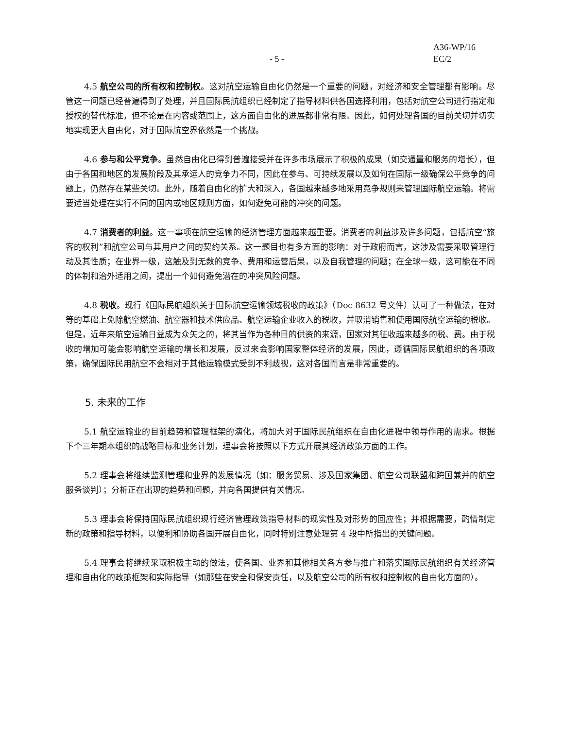- 5 - A36-WP/16
EC/2
4.5 航空公司的所有权和控制权。这对航空运输自由化仍然是一个重要的问题，对经济和安全管理都有影响。尽管这一问题已经普遍得到了处理，并且国际民航组织已经制定了指导材料供各国选择利用，包括对航空公司进行指定和授权的替代标准，但不论是在内容或范围上，这方面自由化的进展都非常有限。因此，如何处理各国的目前关切并切实地实现更大自由化，对于国际航空界依然是一个挑战。
4.6 参与和公平竞争。虽然自由化已得到普遍接受并在许多市场展示了积极的成果（如交通量和服务的增长），但由于各国和地区的发展阶段及其承运人的竞争力不同，因此在参与、可持续发展以及如何在国际一级确保公平竞争的问题上，仍然存在某些关切。此外，随着自由化的扩大和深入，各国越来越多地采用竞争规则来管理国际航空运输。将需要适当处理在实行不同的国内或地区规则方面，如何避免可能的冲突的问题。
4.7 消费者的利益。这一事项在航空运输的经济管理方面越来越重要。消费者的利益涉及许多问题，包括航空“旅客的权利”和航空公司与其用户之间的契约关系。这一题目也有多方面的影响：对于政府而言，这涉及需要采取管理行动及其性质；在业界一级，这触及到无数的竞争、费用和运营后果，以及自我管理的问题；在全球一级，这可能在不同的体制和治外适用之间，提出一个如何避免潜在的冲突风险问题。
4.8 税收。现行《国际民航组织关于国际航空运输领域税收的政策》（Doc 8632 号文件）认可了一种做法，在对等的基础上免除航空燃油、航空器和技术供应品、航空运输企业收入的税收，并取消销售和使用国际航空运输的税收。但是，近年来航空运输日益成为众矢之的，将其当作为各种目的供资的来源，国家对其征收越来越多的税、费。由于税收的增加可能会影响航空运输的增长和发展，反过来会影响国家整体经济的发展，因此，遵循国际民航组织的各项政策，确保国际民用航空不会相对于其他运输模式受到不利歧视，这对各国而言是非常重要的。
5. 未来的工作
5.1 航空运输业的目前趋势和管理框架的演化，将加大对于国际民航组织在自由化进程中领导作用的需求。根据下个三年期本组织的战略目标和业务计划，理事会将按照以下方式开展其经济政策方面的工作。
5.2 理事会将继续监测管理和业界的发展情况（如：服务贸易、涉及国家集团、航空公司联盟和跨国兼并的航空服务谈判）；分析正在出现的趋势和问题，并向各国提供有关情况。
5.3 理事会将保持国际民航组织现行经济管理政策指导材料的现实性及对形势的回应性；并根据需要，酌情制定新的政策和指导材料，以便利和协助各国开展自由化，同时特别注意处理第 4 段中所指出的关键问题。
5.4 理事会将继续采取积极主动的做法，使各国、业界和其他相关各方参与推广和落实国际民航组织有关经济管理和自由化的政策框架和实际指导（如那些在安全和保安责任，以及航空公司的所有权和控制权的自由化方面的）。